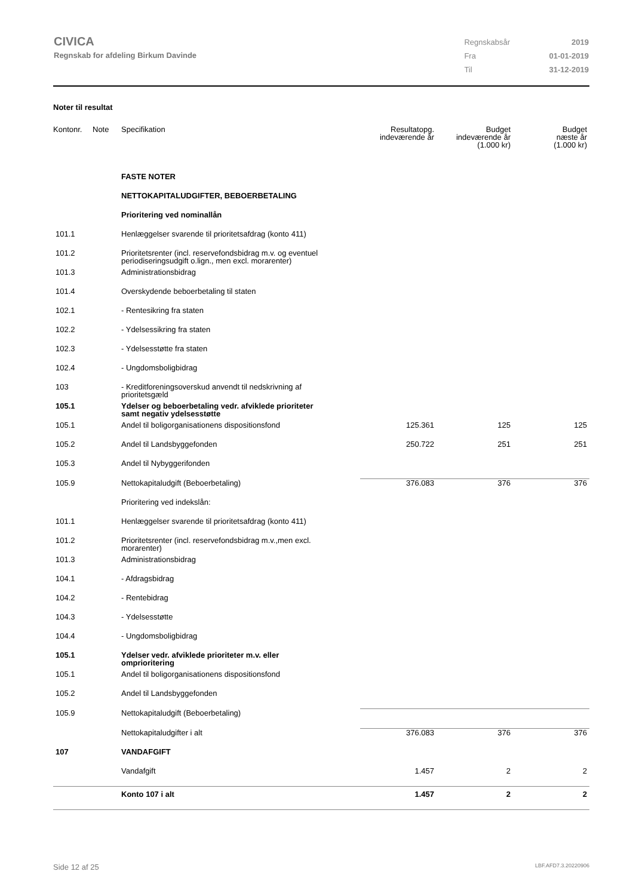CIVICA
Regnskab for afdeling Birkum Davinde
| Regnskabsår | 2019 |
| Fra | 01-01-2019 |
| Til | 31-12-2019 |
Noter til resultat
| Kontonr. | Note | Specifikation | Resultatopg. indeværende år | Budget indeværende år (1.000 kr) | Budget næste år (1.000 kr) |
| --- | --- | --- | --- | --- | --- |
| | | FASTE NOTER | | | |
| | | NETTOKAPITALUDGIFTER, BEBOERBETALING | | | |
| | | Prioritering ved nominallån | | | |
| 101.1 | | Henlæggelser svarende til prioritetsafdrag (konto 411) | | | |
| 101.2 | | Prioritetsrenter (incl. reservefondsbidrag m.v. og eventuel periodiseringsudgift o.lign., men excl. morarenter) | | | |
| 101.3 | | Administrationsbidrag | | | |
| 101.4 | | Overskydende beboerbetaling til staten | | | |
| 102.1 | | - Rentesikring fra staten | | | |
| 102.2 | | - Ydelsessikring fra staten | | | |
| 102.3 | | - Ydelsesstøtte fra staten | | | |
| 102.4 | | - Ungdomsboligbidrag | | | |
| 103 | | - Kreditforeningsoverskud anvendt til nedskrivning af prioritetsgæld | | | |
| 105.1 | | Ydelser og beboerbetaling vedr. afviklede prioriteter samt negativ ydelsesstøtte | | | |
| 105.1 | | Andel til boligorganisationens dispositionsfond | 125.361 | 125 | 125 |
| 105.2 | | Andel til Landsbyggefonden | 250.722 | 251 | 251 |
| 105.3 | | Andel til Nybyggerifonden | | | |
| 105.9 | | Nettokapitaludgift (Beboerbetaling) | 376.083 | 376 | 376 |
| | | Prioritering ved indekslån: | | | |
| 101.1 | | Henlæggelser svarende til prioritetsafdrag (konto 411) | | | |
| 101.2 | | Prioritetsrenter (incl. reservefondsbidrag m.v.,men excl. morarenter) | | | |
| 101.3 | | Administrationsbidrag | | | |
| 104.1 | | - Afdragsbidrag | | | |
| 104.2 | | - Rentebidrag | | | |
| 104.3 | | - Ydelsesstøtte | | | |
| 104.4 | | - Ungdomsboligbidrag | | | |
| 105.1 | | Ydelser vedr. afviklede prioriteter m.v. eller omprioritering | | | |
| 105.1 | | Andel til boligorganisationens dispositionsfond | | | |
| 105.2 | | Andel til Landsbyggefonden | | | |
| 105.9 | | Nettokapitaludgift (Beboerbetaling) | | | |
| | | Nettokapitaludgifter i alt | 376.083 | 376 | 376 |
| 107 | | VANDAFGIFT | | | |
| | | Vandafgift | 1.457 | 2 | 2 |
| | | Konto 107 i alt | 1.457 | 2 | 2 |
Side 12 af 25 LBF.AFD7.3.20220906